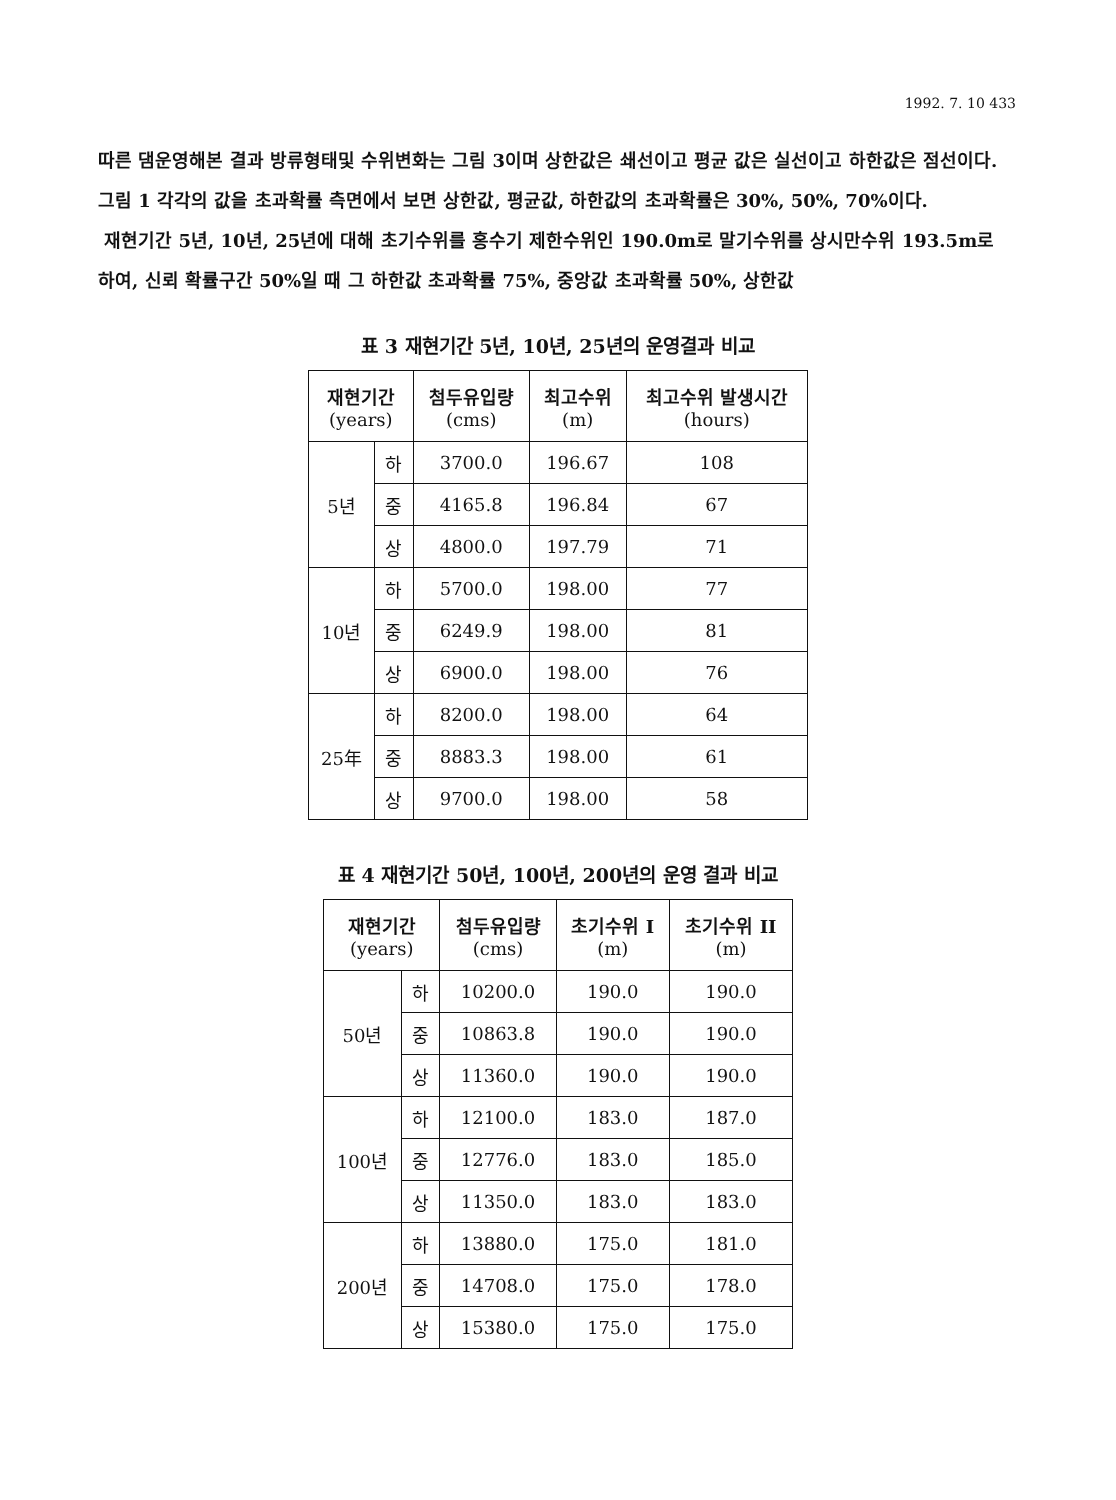1992. 7. 10 433
따른 댐운영해본 결과 방류형태및 수위변화는 그림 3이며 상한값은 쇄선이고 평균 값은 실선이고 하한값은 점선이다. 그림 1 각각의 값을 초과확률 측면에서 보면 상한값, 평균값, 하한값의 초과확률은 30%, 50%, 70%이다.
재현기간 5년, 10년, 25년에 대해 초기수위를 홍수기 제한수위인 190.0m로 말기수위를 상시만수위 193.5m로 하여, 신뢰 확률구간 50%일 때 그 하한값 초과확률 75%, 중앙값 초과확률 50%, 상한값
표 3 재현기간 5년, 10년, 25년의 운영결과 비교
| 재현기간 (years) | | 첨두유입량 (cms) | 최고수위 (m) | 최고수위 발생시간 (hours) |
| --- | --- | --- | --- | --- |
| 5년 | 하 | 3700.0 | 196.67 | 108 |
| | 중 | 4165.8 | 196.84 | 67 |
| | 상 | 4800.0 | 197.79 | 71 |
| 10년 | 하 | 5700.0 | 198.00 | 77 |
| | 중 | 6249.9 | 198.00 | 81 |
| | 상 | 6900.0 | 198.00 | 76 |
| 25年 | 하 | 8200.0 | 198.00 | 64 |
| | 중 | 8883.3 | 198.00 | 61 |
| | 상 | 9700.0 | 198.00 | 58 |
표 4 재현기간 50년, 100년, 200년의 운영 결과 비교
| 재현기간 (years) | | 첨두유입량 (cms) | 초기수위 I (m) | 초기수위 II (m) |
| --- | --- | --- | --- | --- |
| 50년 | 하 | 10200.0 | 190.0 | 190.0 |
| | 중 | 10863.8 | 190.0 | 190.0 |
| | 상 | 11360.0 | 190.0 | 190.0 |
| 100년 | 하 | 12100.0 | 183.0 | 187.0 |
| | 중 | 12776.0 | 183.0 | 185.0 |
| | 상 | 11350.0 | 183.0 | 183.0 |
| 200년 | 하 | 13880.0 | 175.0 | 181.0 |
| | 중 | 14708.0 | 175.0 | 178.0 |
| | 상 | 15380.0 | 175.0 | 175.0 |